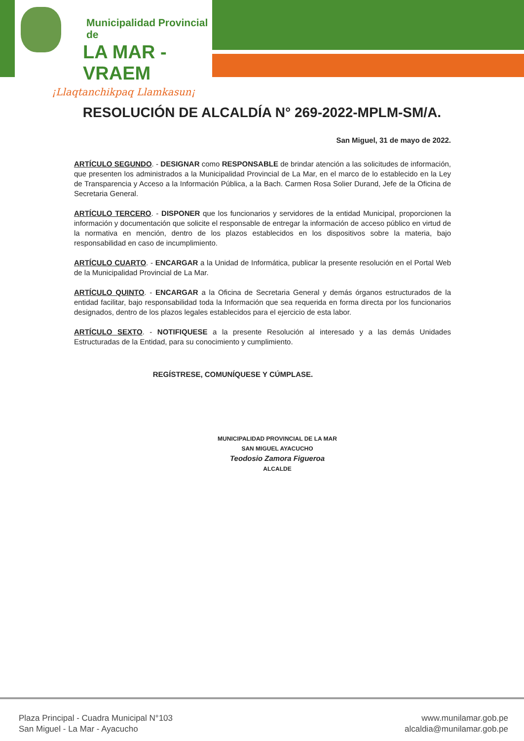Municipalidad Provincial de
LA MAR - VRAEM
¡Llaqtanchikpaq Llamkasun¡
RESOLUCIÓN DE ALCALDÍA N° 269-2022-MPLM-SM/A.
San Miguel, 31 de mayo de 2022.
ARTÍCULO SEGUNDO. - DESIGNAR como RESPONSABLE de brindar atención a las solicitudes de información, que presenten los administrados a la Municipalidad Provincial de La Mar, en el marco de lo establecido en la Ley de Transparencia y Acceso a la Información Pública, a la Bach. Carmen Rosa Solier Durand, Jefe de la Oficina de Secretaria General.
ARTÍCULO TERCERO. - DISPONER que los funcionarios y servidores de la entidad Municipal, proporcionen la información y documentación que solicite el responsable de entregar la información de acceso público en virtud de la normativa en mención, dentro de los plazos establecidos en los dispositivos sobre la materia, bajo responsabilidad en caso de incumplimiento.
ARTÍCULO CUARTO. - ENCARGAR a la Unidad de Informática, publicar la presente resolución en el Portal Web de la Municipalidad Provincial de La Mar.
ARTÍCULO QUINTO. - ENCARGAR a la Oficina de Secretaria General y demás órganos estructurados de la entidad facilitar, bajo responsabilidad toda la Información que sea requerida en forma directa por los funcionarios designados, dentro de los plazos legales establecidos para el ejercicio de esta labor.
ARTÍCULO SEXTO. - NOTIFIQUESE a la presente Resolución al interesado y a las demás Unidades Estructuradas de la Entidad, para su conocimiento y cumplimiento.
REGÍSTRESE, COMUNÍQUESE Y CÚMPLASE.
MUNICIPALIDAD PROVINCIAL DE LA MAR
SAN MIGUEL AYACUCHO
Teodosio Zamora Figueroa
ALCALDE
Plaza Principal - Cuadra Municipal N°103
San Miguel - La Mar - Ayacucho
www.munilamar.gob.pe
alcaldia@munilamar.gob.pe